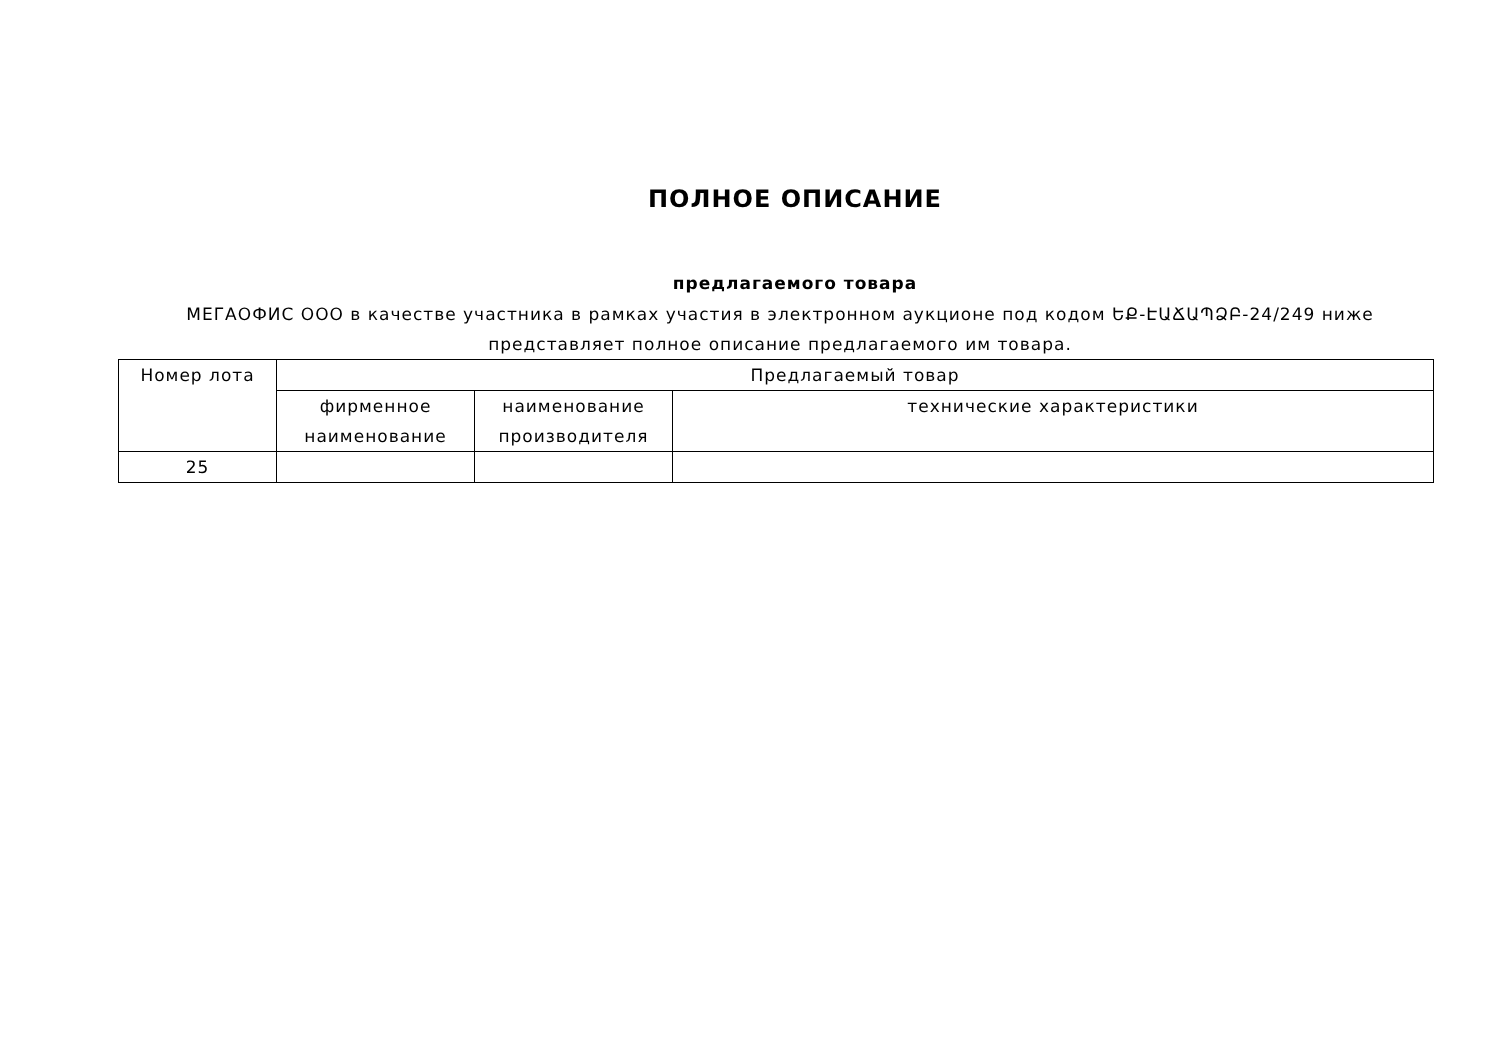ПОЛНОЕ ОПИСАНИЕ
предлагаемого товара
МЕГАОФИС ООО в качестве участника в рамках участия в электронном аукционе под кодом ԵՔ-ԷԱՃԱՊՁԲ-24/249 ниже представляет полное описание предлагаемого им товара.
| Номер лота | Предлагаемый товар | | |
| --- | --- | --- | --- |
| | фирменное наименование | наименование производителя | технические характеристики |
| 25 | | | |